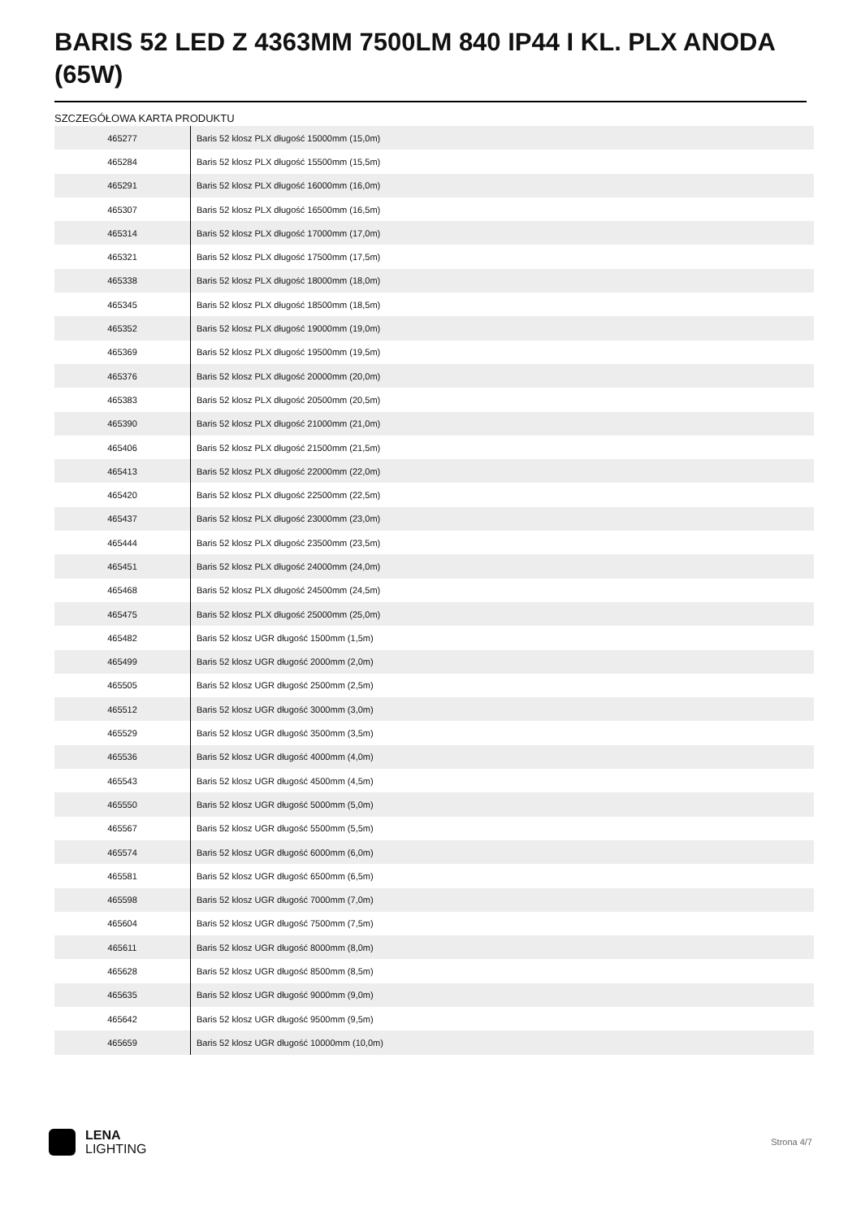BARIS 52 LED Z 4363MM 7500LM 840 IP44 I KL. PLX ANODA (65W)
SZCZEGÓŁOWA KARTA PRODUKTU
| 465277 | Baris 52 klosz PLX długość 15000mm (15,0m) |
| 465284 | Baris 52 klosz PLX długość 15500mm (15,5m) |
| 465291 | Baris 52 klosz PLX długość 16000mm (16,0m) |
| 465307 | Baris 52 klosz PLX długość 16500mm (16,5m) |
| 465314 | Baris 52 klosz PLX długość 17000mm (17,0m) |
| 465321 | Baris 52 klosz PLX długość 17500mm (17,5m) |
| 465338 | Baris 52 klosz PLX długość 18000mm (18,0m) |
| 465345 | Baris 52 klosz PLX długość 18500mm (18,5m) |
| 465352 | Baris 52 klosz PLX długość 19000mm (19,0m) |
| 465369 | Baris 52 klosz PLX długość 19500mm (19,5m) |
| 465376 | Baris 52 klosz PLX długość 20000mm (20,0m) |
| 465383 | Baris 52 klosz PLX długość 20500mm (20,5m) |
| 465390 | Baris 52 klosz PLX długość 21000mm (21,0m) |
| 465406 | Baris 52 klosz PLX długość 21500mm (21,5m) |
| 465413 | Baris 52 klosz PLX długość 22000mm (22,0m) |
| 465420 | Baris 52 klosz PLX długość 22500mm (22,5m) |
| 465437 | Baris 52 klosz PLX długość 23000mm (23,0m) |
| 465444 | Baris 52 klosz PLX długość 23500mm (23,5m) |
| 465451 | Baris 52 klosz PLX długość 24000mm (24,0m) |
| 465468 | Baris 52 klosz PLX długość 24500mm (24,5m) |
| 465475 | Baris 52 klosz PLX długość 25000mm (25,0m) |
| 465482 | Baris 52 klosz UGR długość 1500mm (1,5m) |
| 465499 | Baris 52 klosz UGR długość 2000mm (2,0m) |
| 465505 | Baris 52 klosz UGR długość 2500mm (2,5m) |
| 465512 | Baris 52 klosz UGR długość 3000mm (3,0m) |
| 465529 | Baris 52 klosz UGR długość 3500mm (3,5m) |
| 465536 | Baris 52 klosz UGR długość 4000mm (4,0m) |
| 465543 | Baris 52 klosz UGR długość 4500mm (4,5m) |
| 465550 | Baris 52 klosz UGR długość 5000mm (5,0m) |
| 465567 | Baris 52 klosz UGR długość 5500mm (5,5m) |
| 465574 | Baris 52 klosz UGR długość 6000mm (6,0m) |
| 465581 | Baris 52 klosz UGR długość 6500mm (6,5m) |
| 465598 | Baris 52 klosz UGR długość 7000mm (7,0m) |
| 465604 | Baris 52 klosz UGR długość 7500mm (7,5m) |
| 465611 | Baris 52 klosz UGR długość 8000mm (8,0m) |
| 465628 | Baris 52 klosz UGR długość 8500mm (8,5m) |
| 465635 | Baris 52 klosz UGR długość 9000mm (9,0m) |
| 465642 | Baris 52 klosz UGR długość 9500mm (9,5m) |
| 465659 | Baris 52 klosz UGR długość 10000mm (10,0m) |
LENA
LIGHTING
Strona 4/7